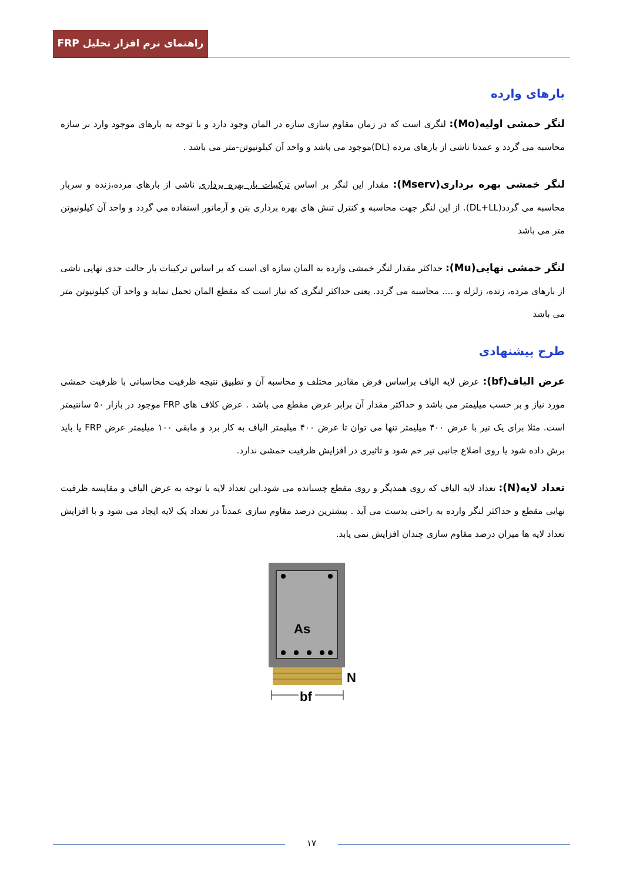راهنمای نرم افزار تحلیل FRP
بارهای وارده
لنگر خمشی اولیه(Mo): لنگری است که در زمان مقاوم سازی سازه در المان وجود دارد و با توجه به بارهای موجود وارد بر سازه محاسبه می گردد و عمدتا ناشی از بارهای مرده (DL)موجود می باشد و واحد آن کیلونیوتن-متر می باشد .
لنگر خمشی بهره برداری(Mserv): مقدار این لنگر بر اساس ترکیبات بار بهره برداری ناشی از بارهای مرده،زنده و سربار محاسبه می گردد(DL+LL). از این لنگر جهت محاسبه و کنترل تنش های بهره برداری بتن و آرماتور استفاده می گردد و واحد آن کیلونیوتن متر می باشد
لنگر خمشی نهایی(Mu): حداکثر مقدار لنگر خمشی وارده به المان سازه ای است که بر اساس ترکیبات بار حالت حدی نهایی ناشی از بارهای مرده، زنده، زلزله و .... محاسبه می گردد. یعنی حداکثر لنگری که نیاز است که مقطع المان تحمل نماید و واحد آن کیلونیوتن متر می باشد
طرح پیشنهادی
عرض الیاف(bf): عرض لایه الیاف براساس فرض مقادیر مختلف و محاسبه آن و تطبیق نتیجه ظرفیت محاسباتی با ظرفیت خمشی مورد نیاز و بر حسب میلیمتر می باشد و حداکثر مقدار آن برابر عرض مقطع می باشد . عرض کلاف های FRP موجود در بازار ۵۰ سانتیمتر است. مثلا برای یک تیر با عرض ۴۰۰ میلیمتر تنها می توان تا عرض ۴۰۰ میلیمتر الیاف به کار برد و مابقی ۱۰۰ میلیمتر عرض FRP یا باید برش داده شود یا روی اضلاع جانبی تیر خم شود و تاثیری در افزایش ظرفیت خمشی ندارد.
تعداد لایه(N): تعداد لایه الیاف که روی همدیگر و روی مقطع چسبانده می شود.این تعداد لایه با توجه به عرض الیاف و مقایسه ظرفیت نهایی مقطع و حداکثر لنگر وارده به راحتی بدست می آید . بیشترین درصد مقاوم سازی عمدتاً در تعداد یک لایه ایجاد می شود و با افزایش تعداد لایه ها میزان درصد مقاوم سازی چندان افزایش نمی یابد.
As
N
bf
۱۷